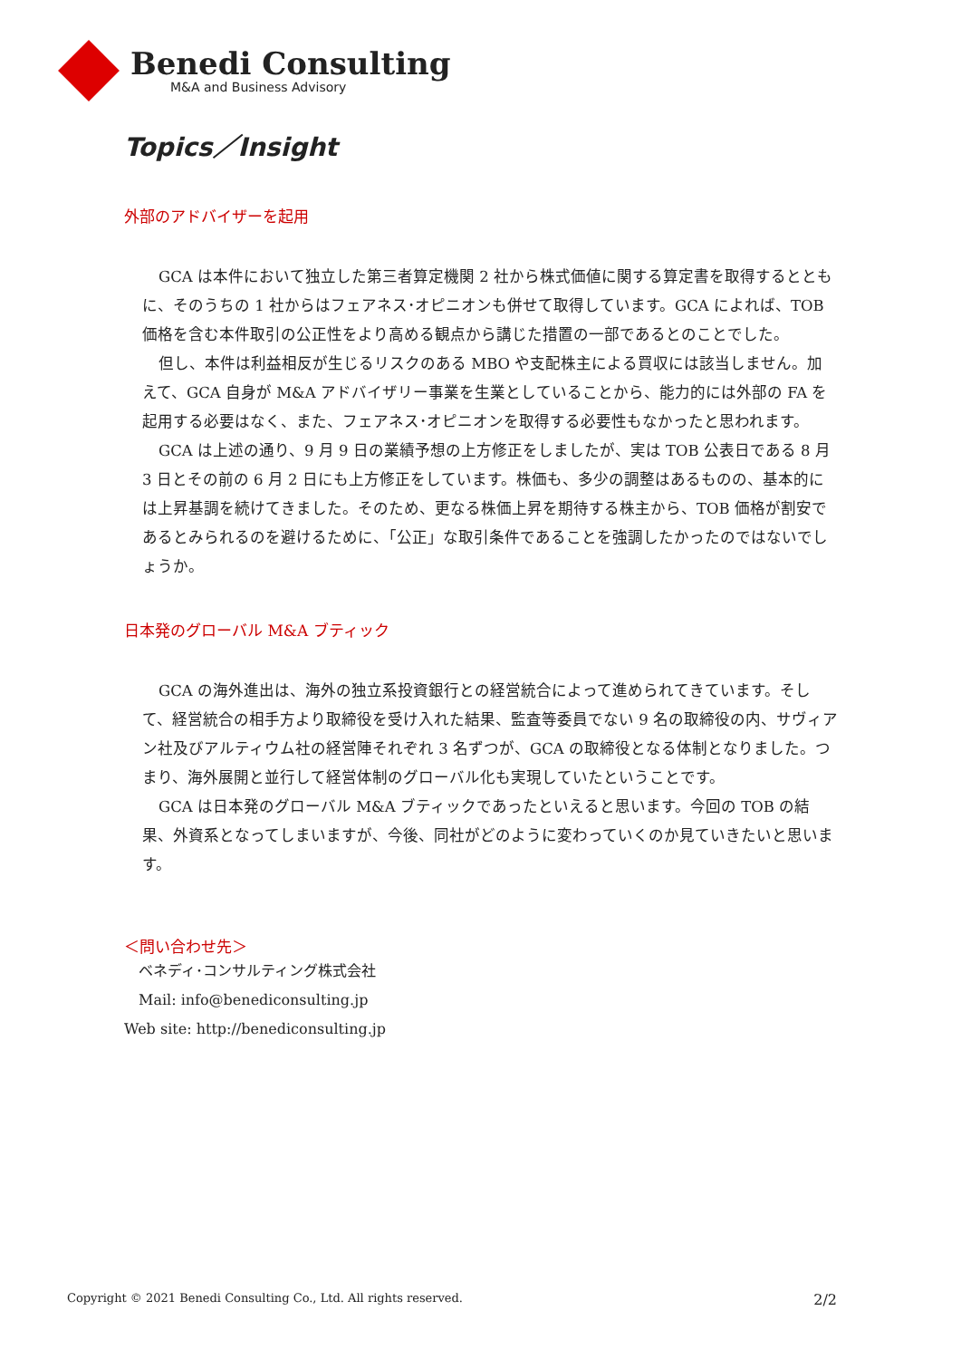Benedi Consulting
M&A and Business Advisory
Topics／Insight
外部のアドバイザーを起用
GCA は本件において独立した第三者算定機関 2 社から株式価値に関する算定書を取得するとともに、そのうちの 1 社からはフェアネス･オピニオンも併せて取得しています。GCA によれば、TOB 価格を含む本件取引の公正性をより高める観点から講じた措置の一部であるとのことでした。
但し、本件は利益相反が生じるリスクのある MBO や支配株主による買収には該当しません。加えて、GCA 自身が M&A アドバイザリー事業を生業としていることから、能力的には外部の FA を起用する必要はなく、また、フェアネス･オピニオンを取得する必要性もなかったと思われます。
GCA は上述の通り、9 月 9 日の業績予想の上方修正をしましたが、実は TOB 公表日である 8 月 3 日とその前の 6 月 2 日にも上方修正をしています。株価も、多少の調整はあるものの、基本的には上昇基調を続けてきました。そのため、更なる株価上昇を期待する株主から、TOB 価格が割安であるとみられるのを避けるために、「公正」な取引条件であることを強調したかったのではないでしょうか。
日本発のグローバル M&A ブティック
GCA の海外進出は、海外の独立系投資銀行との経営統合によって進められてきています。そして、経営統合の相手方より取締役を受け入れた結果、監査等委員でない 9 名の取締役の内、サヴィアン社及びアルティウム社の経営陣それぞれ 3 名ずつが、GCA の取締役となる体制となりました。つまり、海外展開と並行して経営体制のグローバル化も実現していたということです。
GCA は日本発のグローバル M&A ブティックであったといえると思います。今回の TOB の結果、外資系となってしまいますが、今後、同社がどのように変わっていくのか見ていきたいと思います。
＜問い合わせ先＞
　ベネディ･コンサルティング株式会社
　Mail: info@benediconsulting.jp
Web site: http://benediconsulting.jp
Copyright © 2021 Benedi Consulting Co., Ltd. All rights reserved. 2/2